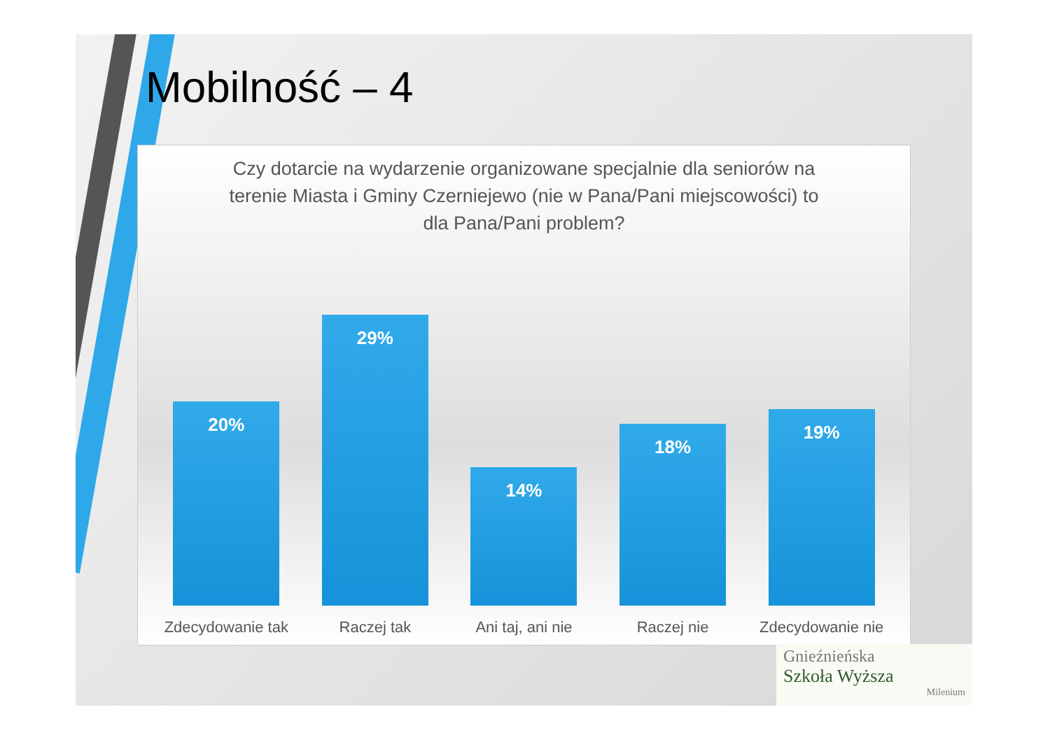Mobilność – 4
Czy dotarcie na wydarzenie organizowane specjalnie dla seniorów na terenie Miasta i Gminy Czerniejewo (nie w Pana/Pani miejscowości) to dla Pana/Pani problem?
20%
29%
14%
18%
19%
Zdecydowanie tak
Raczej tak Ani taj, ani nie
Raczej nie Zdecydowanie nie
Gnieźnieńska
Szkoła Wyższa
Milenium